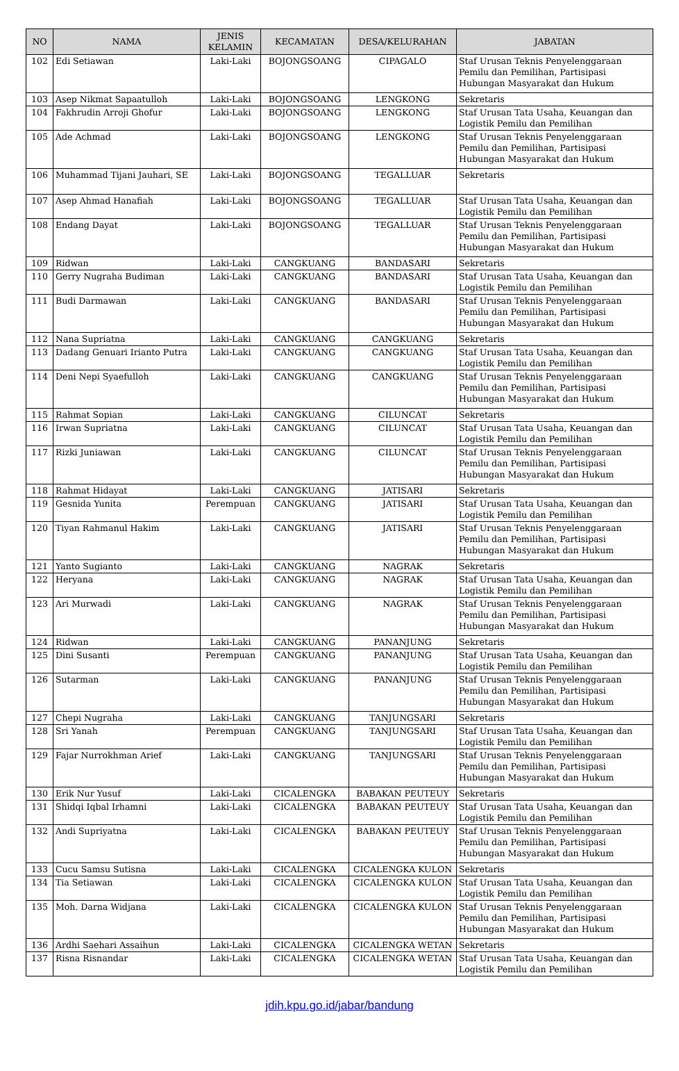| NO | NAMA | JENIS KELAMIN | KECAMATAN | DESA/KELURAHAN | JABATAN |
| --- | --- | --- | --- | --- | --- |
| 102 | Edi Setiawan | Laki-Laki | BOJONGSOANG | CIPAGALO | Staf Urusan Teknis Penyelenggaraan Pemilu dan Pemilihan, Partisipasi Hubungan Masyarakat dan Hukum |
| 103 | Asep Nikmat Sapaatulloh | Laki-Laki | BOJONGSOANG | LENGKONG | Sekretaris |
| 104 | Fakhrudin Arroji Ghofur | Laki-Laki | BOJONGSOANG | LENGKONG | Staf Urusan Tata Usaha, Keuangan dan Logistik Pemilu dan Pemilihan |
| 105 | Ade Achmad | Laki-Laki | BOJONGSOANG | LENGKONG | Staf Urusan Teknis Penyelenggaraan Pemilu dan Pemilihan, Partisipasi Hubungan Masyarakat dan Hukum |
| 106 | Muhammad Tijani Jauhari, SE | Laki-Laki | BOJONGSOANG | TEGALLUAR | Sekretaris |
| 107 | Asep Ahmad Hanafiah | Laki-Laki | BOJONGSOANG | TEGALLUAR | Staf Urusan Tata Usaha, Keuangan dan Logistik Pemilu dan Pemilihan |
| 108 | Endang Dayat | Laki-Laki | BOJONGSOANG | TEGALLUAR | Staf Urusan Teknis Penyelenggaraan Pemilu dan Pemilihan, Partisipasi Hubungan Masyarakat dan Hukum |
| 109 | Ridwan | Laki-Laki | CANGKUANG | BANDASARI | Sekretaris |
| 110 | Gerry Nugraha Budiman | Laki-Laki | CANGKUANG | BANDASARI | Staf Urusan Tata Usaha, Keuangan dan Logistik Pemilu dan Pemilihan |
| 111 | Budi Darmawan | Laki-Laki | CANGKUANG | BANDASARI | Staf Urusan Teknis Penyelenggaraan Pemilu dan Pemilihan, Partisipasi Hubungan Masyarakat dan Hukum |
| 112 | Nana Supriatna | Laki-Laki | CANGKUANG | CANGKUANG | Sekretaris |
| 113 | Dadang Genuari Irianto Putra | Laki-Laki | CANGKUANG | CANGKUANG | Staf Urusan Tata Usaha, Keuangan dan Logistik Pemilu dan Pemilihan |
| 114 | Deni Nepi Syaefulloh | Laki-Laki | CANGKUANG | CANGKUANG | Staf Urusan Teknis Penyelenggaraan Pemilu dan Pemilihan, Partisipasi Hubungan Masyarakat dan Hukum |
| 115 | Rahmat Sopian | Laki-Laki | CANGKUANG | CILUNCAT | Sekretaris |
| 116 | Irwan Supriatna | Laki-Laki | CANGKUANG | CILUNCAT | Staf Urusan Tata Usaha, Keuangan dan Logistik Pemilu dan Pemilihan |
| 117 | Rizki Juniawan | Laki-Laki | CANGKUANG | CILUNCAT | Staf Urusan Teknis Penyelenggaraan Pemilu dan Pemilihan, Partisipasi Hubungan Masyarakat dan Hukum |
| 118 | Rahmat Hidayat | Laki-Laki | CANGKUANG | JATISARI | Sekretaris |
| 119 | Gesnida Yunita | Perempuan | CANGKUANG | JATISARI | Staf Urusan Tata Usaha, Keuangan dan Logistik Pemilu dan Pemilihan |
| 120 | Tiyan Rahmanul Hakim | Laki-Laki | CANGKUANG | JATISARI | Staf Urusan Teknis Penyelenggaraan Pemilu dan Pemilihan, Partisipasi Hubungan Masyarakat dan Hukum |
| 121 | Yanto Sugianto | Laki-Laki | CANGKUANG | NAGRAK | Sekretaris |
| 122 | Heryana | Laki-Laki | CANGKUANG | NAGRAK | Staf Urusan Tata Usaha, Keuangan dan Logistik Pemilu dan Pemilihan |
| 123 | Ari Murwadi | Laki-Laki | CANGKUANG | NAGRAK | Staf Urusan Teknis Penyelenggaraan Pemilu dan Pemilihan, Partisipasi Hubungan Masyarakat dan Hukum |
| 124 | Ridwan | Laki-Laki | CANGKUANG | PANANJUNG | Sekretaris |
| 125 | Dini Susanti | Perempuan | CANGKUANG | PANANJUNG | Staf Urusan Tata Usaha, Keuangan dan Logistik Pemilu dan Pemilihan |
| 126 | Sutarman | Laki-Laki | CANGKUANG | PANANJUNG | Staf Urusan Teknis Penyelenggaraan Pemilu dan Pemilihan, Partisipasi Hubungan Masyarakat dan Hukum |
| 127 | Chepi Nugraha | Laki-Laki | CANGKUANG | TANJUNGSARI | Sekretaris |
| 128 | Sri Yanah | Perempuan | CANGKUANG | TANJUNGSARI | Staf Urusan Tata Usaha, Keuangan dan Logistik Pemilu dan Pemilihan |
| 129 | Fajar Nurrokhman Arief | Laki-Laki | CANGKUANG | TANJUNGSARI | Staf Urusan Teknis Penyelenggaraan Pemilu dan Pemilihan, Partisipasi Hubungan Masyarakat dan Hukum |
| 130 | Erik Nur Yusuf | Laki-Laki | CICALENGKA | BABAKAN PEUTEUY | Sekretaris |
| 131 | Shidqi Iqbal Irhamni | Laki-Laki | CICALENGKA | BABAKAN PEUTEUY | Staf Urusan Tata Usaha, Keuangan dan Logistik Pemilu dan Pemilihan |
| 132 | Andi Supriyatna | Laki-Laki | CICALENGKA | BABAKAN PEUTEUY | Staf Urusan Teknis Penyelenggaraan Pemilu dan Pemilihan, Partisipasi Hubungan Masyarakat dan Hukum |
| 133 | Cucu Samsu Sutisna | Laki-Laki | CICALENGKA | CICALENGKA KULON | Sekretaris |
| 134 | Tia Setiawan | Laki-Laki | CICALENGKA | CICALENGKA KULON | Staf Urusan Tata Usaha, Keuangan dan Logistik Pemilu dan Pemilihan |
| 135 | Moh. Darna Widjana | Laki-Laki | CICALENGKA | CICALENGKA KULON | Staf Urusan Teknis Penyelenggaraan Pemilu dan Pemilihan, Partisipasi Hubungan Masyarakat dan Hukum |
| 136 | Ardhi Saehari Assaihun | Laki-Laki | CICALENGKA | CICALENGKA WETAN | Sekretaris |
| 137 | Risna Risnandar | Laki-Laki | CICALENGKA | CICALENGKA WETAN | Staf Urusan Tata Usaha, Keuangan dan Logistik Pemilu dan Pemilihan |
jdih.kpu.go.id/jabar/bandung